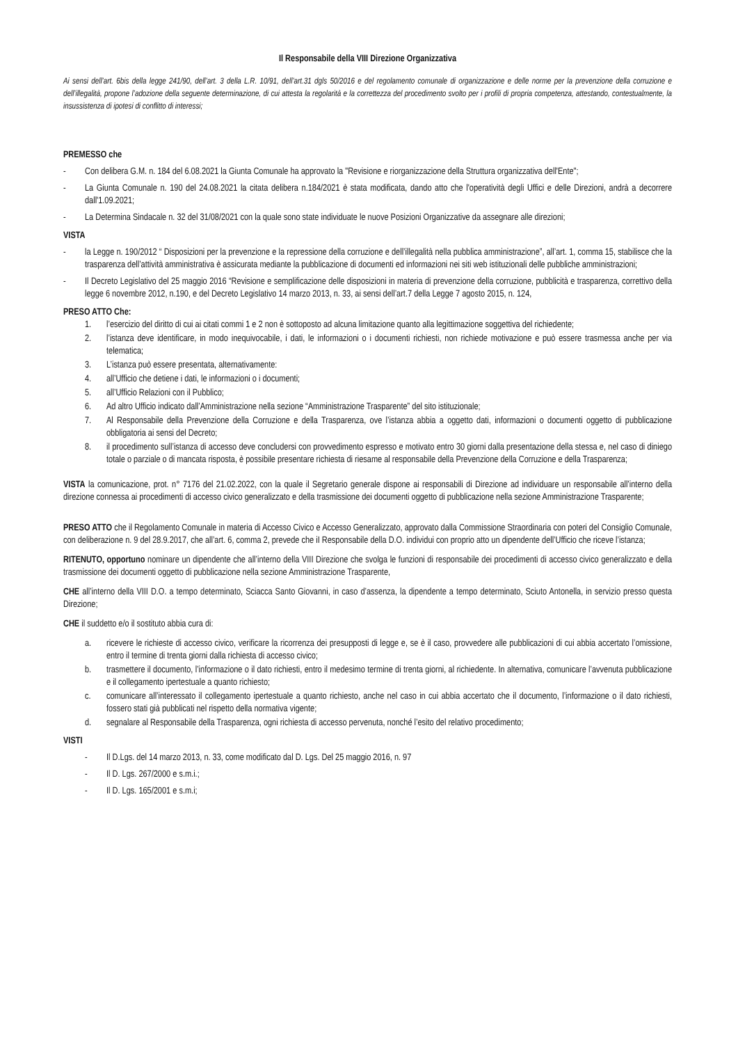Il Responsabile della VIII Direzione Organizzativa
Ai sensi dell’art. 6bis della legge 241/90, dell’art. 3 della L.R. 10/91, dell’art.31 dgls 50/2016 e del regolamento comunale di organizzazione e delle norme per la prevenzione della corruzione e dell’illegalità, propone l’adozione della seguente determinazione, di cui attesta la regolarità e la correttezza del procedimento svolto per i profili di propria competenza, attestando, contestualmente, la insussistenza di ipotesi di conflitto di interessi;
PREMESSO che
- Con delibera G.M. n. 184 del 6.08.2021 la Giunta Comunale ha approvato la "Revisione e riorganizzazione della Struttura organizzativa dell'Ente";
- La Giunta Comunale n. 190 del 24.08.2021 la citata delibera n.184/2021 è stata modificata, dando atto che l'operatività degli Uffici e delle Direzioni, andrà a decorrere dall'1.09.2021;
- La Determina Sindacale n. 32 del 31/08/2021 con la quale sono state individuate le nuove Posizioni Organizzative da assegnare alle direzioni;
VISTA
- la Legge n. 190/2012 “ Disposizioni per la prevenzione e la repressione della corruzione e dell’illegalità nella pubblica amministrazione”, all’art. 1, comma 15, stabilisce che la trasparenza dell’attività amministrativa è assicurata mediante la pubblicazione di documenti ed informazioni nei siti web istituzionali delle pubbliche amministrazioni;
- Il Decreto Legislativo del 25 maggio 2016 “Revisione e semplificazione delle disposizioni in materia di prevenzione della corruzione, pubblicità e trasparenza, correttivo della legge 6 novembre 2012, n.190, e del Decreto Legislativo 14 marzo 2013, n. 33, ai sensi dell’art.7 della Legge 7 agosto 2015, n. 124,
PRESO ATTO Che:
1. l’esercizio del diritto di cui ai citati commi 1 e 2 non è sottoposto ad alcuna limitazione quanto alla legittimazione soggettiva del richiedente;
2. l’istanza deve identificare, in modo inequivocabile, i dati, le informazioni o i documenti richiesti, non richiede motivazione e può essere trasmessa anche per via telematica;
3. L’istanza può essere presentata, alternativamente:
4. all’Ufficio che detiene i dati, le informazioni o i documenti;
5. all’Ufficio Relazioni con il Pubblico;
6. Ad altro Ufficio indicato dall’Amministrazione nella sezione “Amministrazione Trasparente” del sito istituzionale;
7. Al Responsabile della Prevenzione della Corruzione e della Trasparenza, ove l’istanza abbia a oggetto dati, informazioni o documenti oggetto di pubblicazione obbligatoria ai sensi del Decreto;
8. il procedimento sull’istanza di accesso deve concludersi con provvedimento espresso e motivato entro 30 giorni dalla presentazione della stessa e, nel caso di diniego totale o parziale o di mancata risposta, è possibile presentare richiesta di riesame al responsabile della Prevenzione della Corruzione e della Trasparenza;
VISTA la comunicazione, prot. n° 7176 del 21.02.2022, con la quale il Segretario generale dispone ai responsabili di Direzione ad individuare un responsabile all’interno della direzione connessa ai procedimenti di accesso civico generalizzato e della trasmissione dei documenti oggetto di pubblicazione nella sezione Amministrazione Trasparente;
PRESO ATTO che il Regolamento Comunale in materia di Accesso Civico e Accesso Generalizzato, approvato dalla Commissione Straordinaria con poteri del Consiglio Comunale, con deliberazione n. 9 del 28.9.2017, che all’art. 6, comma 2, prevede che iI Responsabile della D.O. individui con proprio atto un dipendente dell’Ufficio che riceve l’istanza;
RITENUTO, opportuno nominare un dipendente che all’interno della VIII Direzione che svolga le funzioni di responsabile dei procedimenti di accesso civico generalizzato e della trasmissione dei documenti oggetto di pubblicazione nella sezione Amministrazione Trasparente,
CHE all’interno della VIII D.O. a tempo determinato, Sciacca Santo Giovanni, in caso d’assenza, la dipendente a tempo determinato, Sciuto Antonella, in servizio presso questa Direzione;
CHE il suddetto e/o il sostituto abbia cura di:
a. ricevere le richieste di accesso civico, verificare la ricorrenza dei presupposti di legge e, se è il caso, provvedere alle pubblicazioni di cui abbia accertato l’omissione, entro il termine di trenta giorni dalla richiesta di accesso civico;
b. trasmettere il documento, l’informazione o il dato richiesti, entro il medesimo termine di trenta giorni, al richiedente. In alternativa, comunicare l’avvenuta pubblicazione e il collegamento ipertestuale a quanto richiesto;
c. comunicare all’interessato il collegamento ipertestuale a quanto richiesto, anche nel caso in cui abbia accertato che il documento, l’informazione o il dato richiesti, fossero stati già pubblicati nel rispetto della normativa vigente;
d. segnalare al Responsabile della Trasparenza, ogni richiesta di accesso pervenuta, nonché l’esito del relativo procedimento;
VISTI
- Il D.Lgs. del 14 marzo 2013, n. 33, come modificato dal D. Lgs. Del 25 maggio 2016, n. 97
- Il D. Lgs. 267/2000 e s.m.i.;
- Il D. Lgs. 165/2001 e s.m.i;